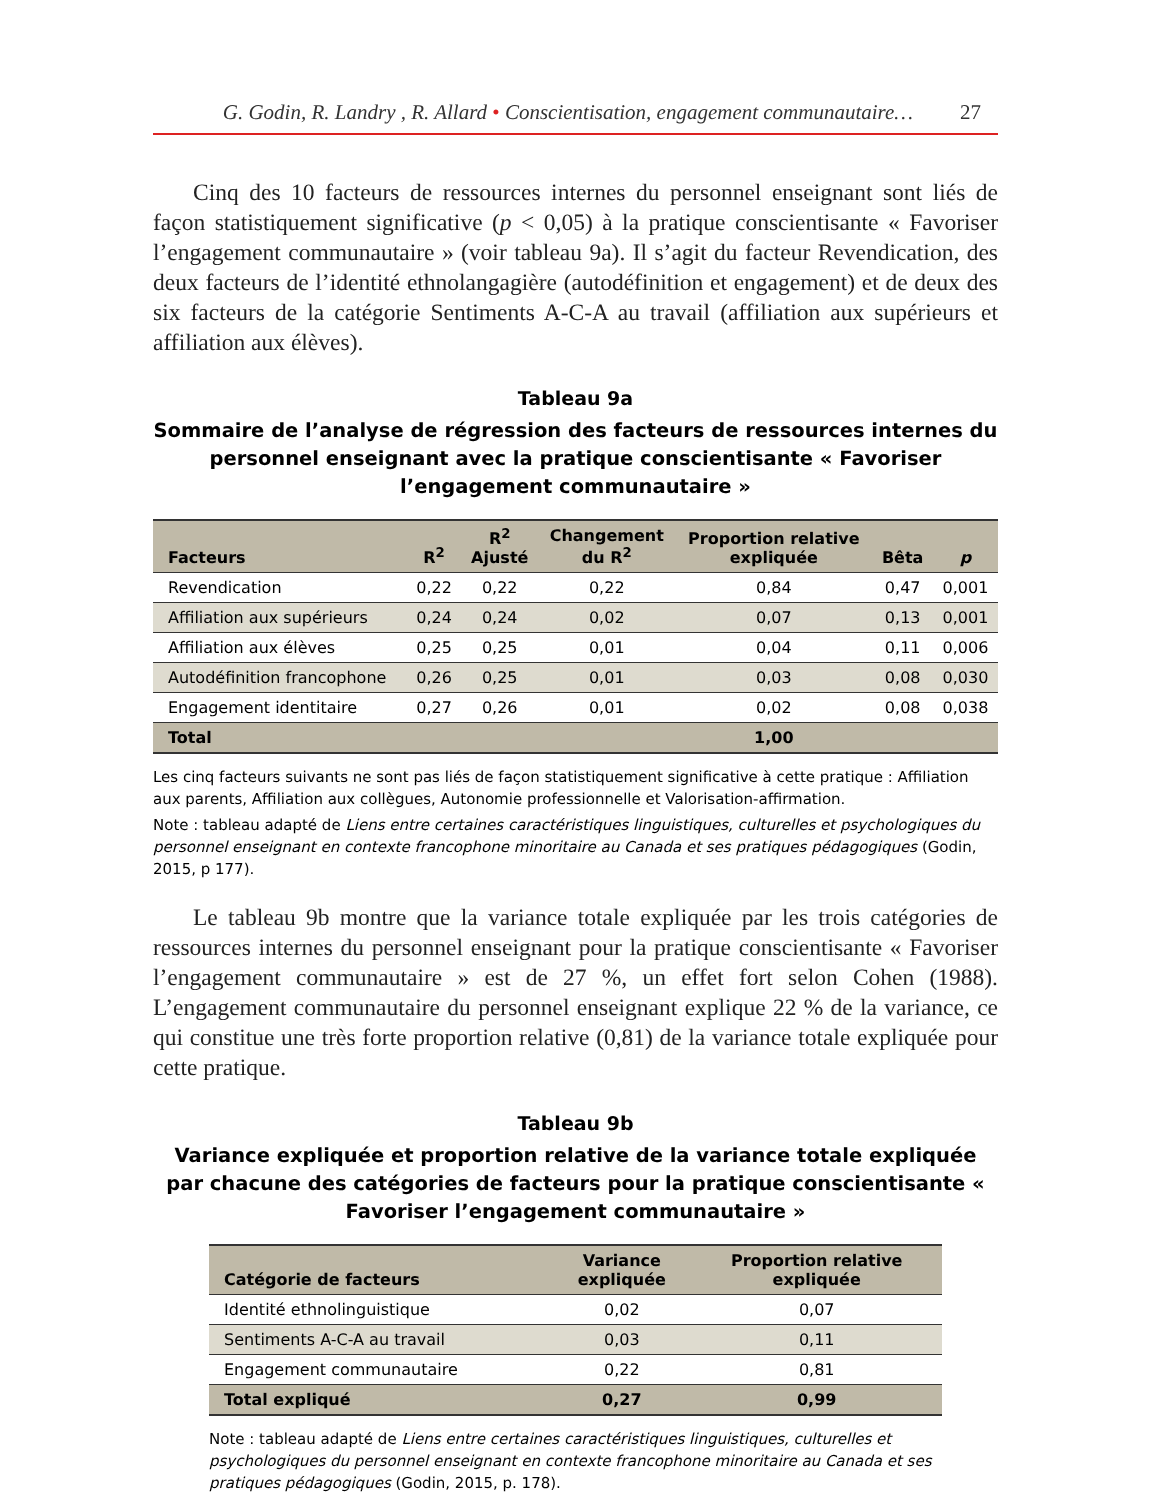G. Godin, R. Landry , R. Allard • Conscientisation, engagement communautaire… 27
Cinq des 10 facteurs de ressources internes du personnel enseignant sont liés de façon statistiquement significative (p < 0,05) à la pratique conscientisante « Favoriser l’engagement communautaire » (voir tableau 9a). Il s’agit du facteur Revendication, des deux facteurs de l’identité ethnolangagière (autodéfinition et engagement) et de deux des six facteurs de la catégorie Sentiments A-C-A au travail (affiliation aux supérieurs et affiliation aux élèves).
Tableau 9a
Sommaire de l’analyse de régression des facteurs de ressources internes du personnel enseignant avec la pratique conscientisante « Favoriser l’engagement communautaire »
| Facteurs | R<sup>2</sup> | R<sup>2</sup> Ajusté | Changement du R<sup>2</sup> | Proportion relative expliquée | Bêta | p |
| --- | --- | --- | --- | --- | --- | --- |
| Revendication | 0,22 | 0,22 | 0,22 | 0,84 | 0,47 | 0,001 |
| Affiliation aux supérieurs | 0,24 | 0,24 | 0,02 | 0,07 | 0,13 | 0,001 |
| Affiliation aux élèves | 0,25 | 0,25 | 0,01 | 0,04 | 0,11 | 0,006 |
| Autodéfinition francophone | 0,26 | 0,25 | 0,01 | 0,03 | 0,08 | 0,030 |
| Engagement identitaire | 0,27 | 0,26 | 0,01 | 0,02 | 0,08 | 0,038 |
| Total | | | | 1,00 | | |
Les cinq facteurs suivants ne sont pas liés de façon statistiquement significative à cette pratique : Affiliation aux parents, Affiliation aux collègues, Autonomie professionnelle et Valorisation-affirmation.
Note : tableau adapté de Liens entre certaines caractéristiques linguistiques, culturelles et psychologiques du personnel enseignant en contexte francophone minoritaire au Canada et ses pratiques pédagogiques (Godin, 2015, p 177).
Le tableau 9b montre que la variance totale expliquée par les trois catégories de ressources internes du personnel enseignant pour la pratique conscientisante « Favoriser l’engagement communautaire » est de 27 %, un effet fort selon Cohen (1988). L’engagement communautaire du personnel enseignant explique 22 % de la variance, ce qui constitue une très forte proportion relative (0,81) de la variance totale expliquée pour cette pratique.
Tableau 9b
Variance expliquée et proportion relative de la variance totale expliquée par chacune des catégories de facteurs pour la pratique conscientisante « Favoriser l’engagement communautaire »
| Catégorie de facteurs | Variance expliquée | Proportion relative expliquée |
| --- | --- | --- |
| Identité ethnolinguistique | 0,02 | 0,07 |
| Sentiments A-C-A au travail | 0,03 | 0,11 |
| Engagement communautaire | 0,22 | 0,81 |
| Total expliqué | 0,27 | 0,99 |
Note : tableau adapté de Liens entre certaines caractéristiques linguistiques, culturelles et psychologiques du personnel enseignant en contexte francophone minoritaire au Canada et ses pratiques pédagogiques (Godin, 2015, p. 178).